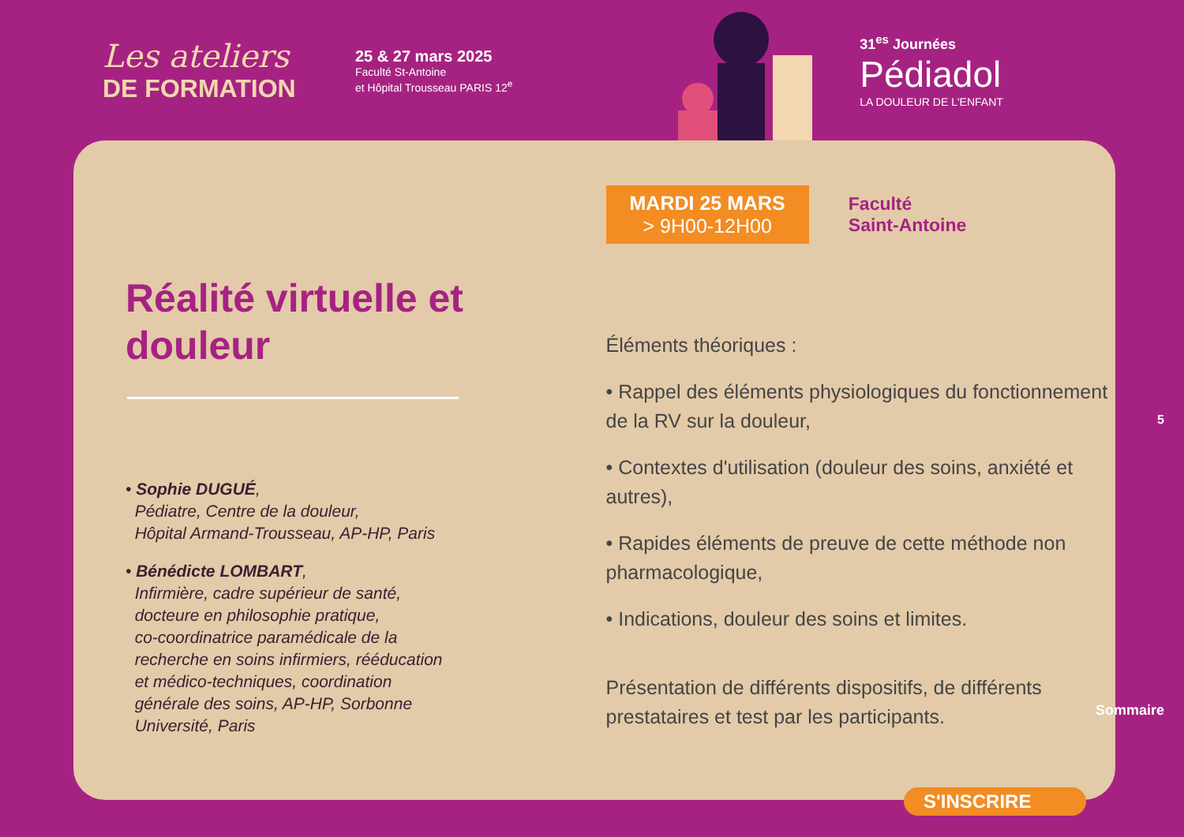Les ateliers
DE FORMATION
25 & 27 mars 2025
Faculté St-Antoine
et Hôpital Trousseau PARIS 12<sup>e</sup>
31<sup>es</sup> Journées
Pédiadol
LA DOULEUR DE L'ENFANT
Réalité virtuelle et douleur
• Sophie DUGUÉ,
Pédiatre, Centre de la douleur,
Hôpital Armand-Trousseau, AP-HP, Paris
• Bénédicte LOMBART,
Infirmière, cadre supérieur de santé,
docteure en philosophie pratique,
co-coordinatrice paramédicale de la
recherche en soins infirmiers, rééducation
et médico-techniques, coordination
générale des soins, AP-HP, Sorbonne
Université, Paris
MARDI 25 MARS
> 9H00-12H00
Faculté
Saint-Antoine
Éléments théoriques :
• Rappel des éléments physiologiques du fonctionnement de la RV sur la douleur,
• Contextes d'utilisation (douleur des soins, anxiété et autres),
• Rapides éléments de preuve de cette méthode non pharmacologique,
• Indications, douleur des soins et limites.
Présentation de différents dispositifs, de différents prestataires et test par les participants.
5
Sommaire
S'INSCRIRE